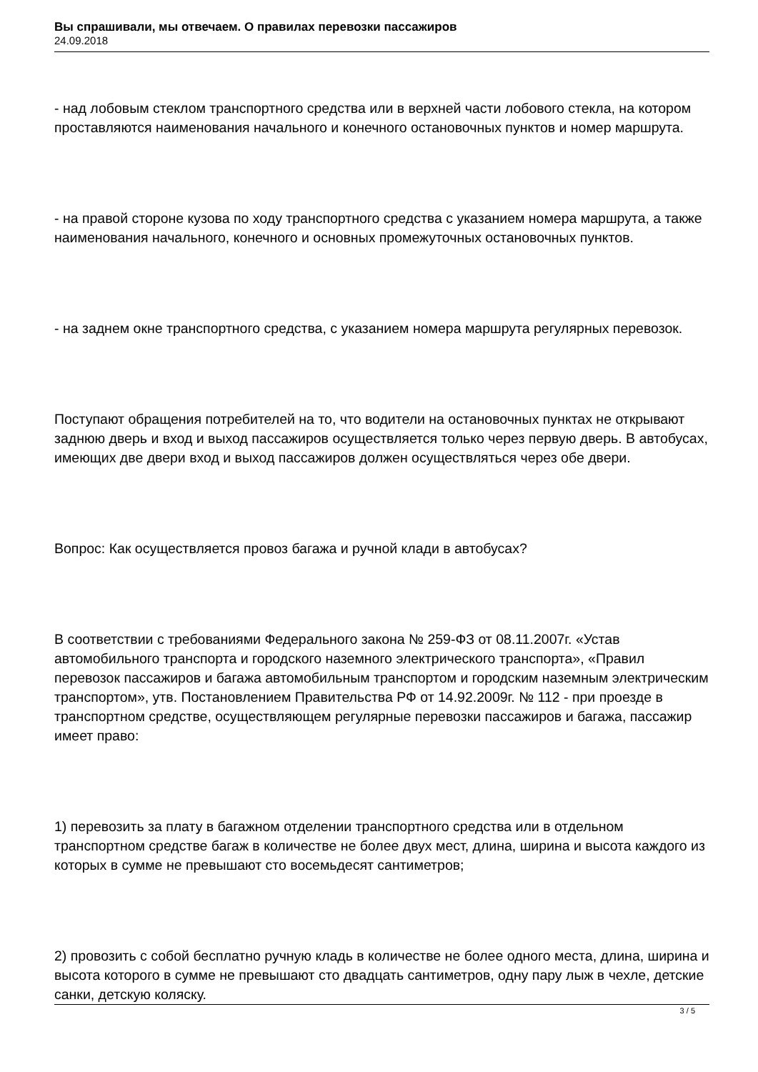Вы спрашивали, мы отвечаем. О правилах перевозки пассажиров
24.09.2018
- над лобовым стеклом транспортного средства или в верхней части лобового стекла, на котором проставляются наименования начального и конечного остановочных пунктов и номер маршрута.
- на правой стороне кузова по ходу транспортного средства с указанием номера маршрута, а также наименования начального, конечного и основных промежуточных остановочных пунктов.
- на заднем окне транспортного средства, с указанием номера маршрута регулярных перевозок.
Поступают обращения потребителей на то, что водители на остановочных пунктах не открывают заднюю дверь и вход и выход пассажиров осуществляется только через первую дверь. В автобусах, имеющих две двери вход и выход пассажиров должен осуществляться через обе двери.
Вопрос: Как осуществляется провоз багажа и ручной клади в автобусах?
В соответствии с требованиями Федерального закона № 259-ФЗ от 08.11.2007г. «Устав автомобильного транспорта и городского наземного электрического транспорта», «Правил перевозок пассажиров и багажа автомобильным транспортом и городским наземным электрическим транспортом», утв. Постановлением Правительства РФ от 14.92.2009г. № 112 - при проезде в транспортном средстве, осуществляющем регулярные перевозки пассажиров и багажа, пассажир имеет право:
1) перевозить за плату в багажном отделении транспортного средства или в отдельном транспортном средстве багаж в количестве не более двух мест, длина, ширина и высота каждого из которых в сумме не превышают сто восемьдесят сантиметров;
2) провозить с собой бесплатно ручную кладь в количестве не более одного места, длина, ширина и высота которого в сумме не превышают сто двадцать сантиметров, одну пару лыж в чехле, детские санки, детскую коляску.
3 / 5